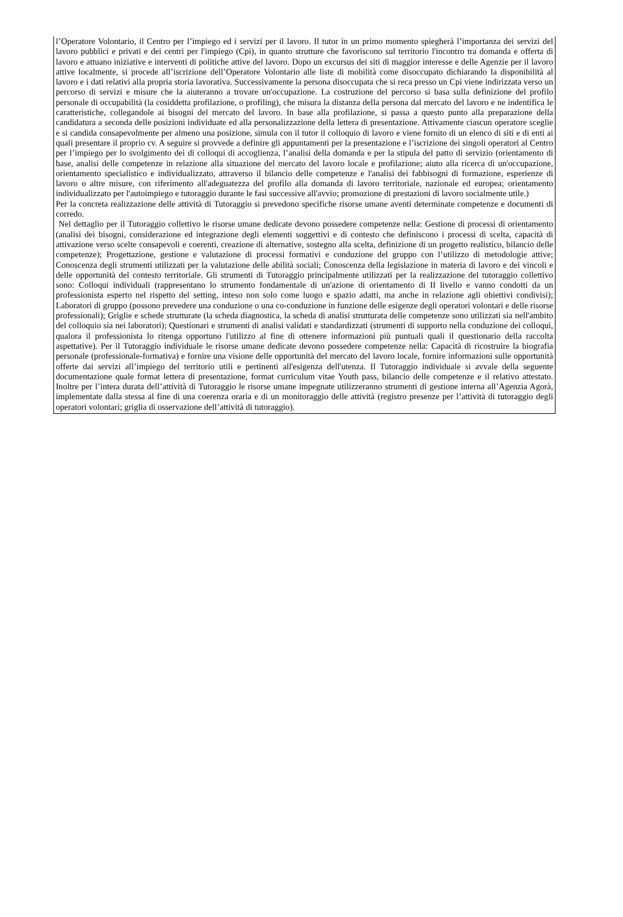l’Operatore Volontario, il Centro per l’impiego ed i servizi per il lavoro. Il tutor in un primo momento spiegherà l’importanza dei servizi del lavoro pubblici e privati e dei centri per l'impiego (Cpi), in quanto strutture che favoriscono sul territorio l'incontro tra domanda e offerta di lavoro e attuano iniziative e interventi di politiche attive del lavoro. Dopo un excursus dei siti di maggior interesse e delle Agenzie per il lavoro attive localmente, si procede all’iscrizione dell’Operatore Volontario alle liste di mobilità come disoccupato dichiarando la disponibilità al lavoro e i dati relativi alla propria storia lavorativa. Successivamente la persona disoccupata che si reca presso un Cpi viene indirizzata verso un percorso di servizi e misure che la aiuteranno a trovare un'occupazione. La costruzione del percorso si basa sulla definizione del profilo personale di occupabilità (la cosiddetta profilazione, o profiling), che misura la distanza della persona dal mercato del lavoro e ne indentifica le caratteristiche, collegandole ai bisogni del mercato del lavoro. In base alla profilazione, si passa a questo punto alla preparazione della candidatura a seconda delle posizioni individuate ed alla personalizzazione della lettera di presentazione. Attivamente ciascun operatore sceglie e si candida consapevolmente per almeno una posizione, simula con il tutor il colloquio di lavoro e viene fornito di un elenco di siti e di enti ai quali presentare il proprio cv. A seguire si provvede a definire gli appuntamenti per la presentazione e l’iscrizione dei singoli operatori al Centro per l’impiego per lo svolgimento dei di colloqui di accoglienza, l’analisi della domanda e per la stipula del patto di servizio (orientamento di base, analisi delle competenze in relazione alla situazione del mercato del lavoro locale e profilazione; aiuto alla ricerca di un'occupazione, orientamento specialistico e individualizzato, attraverso il bilancio delle competenze e l'analisi dei fabbisogni di formazione, esperienze di lavoro o altre misure, con riferimento all'adeguatezza del profilo alla domanda di lavoro territoriale, nazionale ed europea; orientamento individualizzato per l'autoimpiego e tutoraggio durante le fasi successive all'avvio; promozione di prestazioni di lavoro socialmente utile.)
Per la concreta realizzazione delle attività di Tutoraggio si prevedono specifiche risorse umane aventi determinate competenze e documenti di corredo.
Nel dettaglio per il Tutoraggio collettivo le risorse umane dedicate devono possedere competenze nella: Gestione di processi di orientamento (analisi dei bisogni, considerazione ed integrazione degli elementi soggettivi e di contesto che definiscono i processi di scelta, capacità di attivazione verso scelte consapevoli e coerenti, creazione di alternative, sostegno alla scelta, definizione di un progetto realistico, bilancio delle competenze); Progettazione, gestione e valutazione di processi formativi e conduzione del gruppo con l’utilizzo di metodologie attive; Conoscenza degli strumenti utilizzati per la valutazione delle abilità sociali; Conoscenza della legislazione in materia di lavoro e dei vincoli e delle opportunità del contesto territoriale. Gli strumenti di Tutoraggio principalmente utilizzati per la realizzazione del tutoraggio collettivo sono: Colloqui individuali (rappresentano lo strumento fondamentale di un'azione di orientamento di II livello e vanno condotti da un professionista esperto nel rispetto del setting, inteso non solo come luogo e spazio adatti, ma anche in relazione agli obiettivi condivisi); Laboratori di gruppo (possono prevedere una conduzione o una co-conduzione in funzione delle esigenze degli operatori volontari e delle risorse professionali); Griglie e schede strutturate (la scheda diagnostica, la scheda di analisi strutturata delle competenze sono utilizzati sia nell'ambito del colloquio sia nei laboratori); Questionari e strumenti di analisi validati e standardizzati (strumenti di supporto nella conduzione dei colloqui, qualora il professionista lo ritenga opportuno l'utilizzo al fine di ottenere informazioni più puntuali quali il questionario della raccolta aspettative). Per il Tutoraggio individuale le risorse umane dedicate devono possedere competenze nella: Capacità di ricostruire la biografia personale (professionale-formativa) e fornire una visione delle opportunità del mercato del lavoro locale, fornire informazioni sulle opportunità offerte dai servizi all’impiego del territorio utili e pertinenti all'esigenza dell'utenza. Il Tutoraggio individuale si avvale della seguente documentazione quale format lettera di presentazione, format curriculum vitae Youth pass, bilancio delle competenze e il relativo attestato. Inoltre per l’intera durata dell’attività di Tutoraggio le risorse umane impegnate utilizzeranno strumenti di gestione interna all’Agenzia Agorà, implementate dalla stessa al fine di una coerenza oraria e di un monitoraggio delle attività (registro presenze per l’attività di tutoraggio degli operatori volontari; griglia di osservazione dell’attività di tutoraggio).